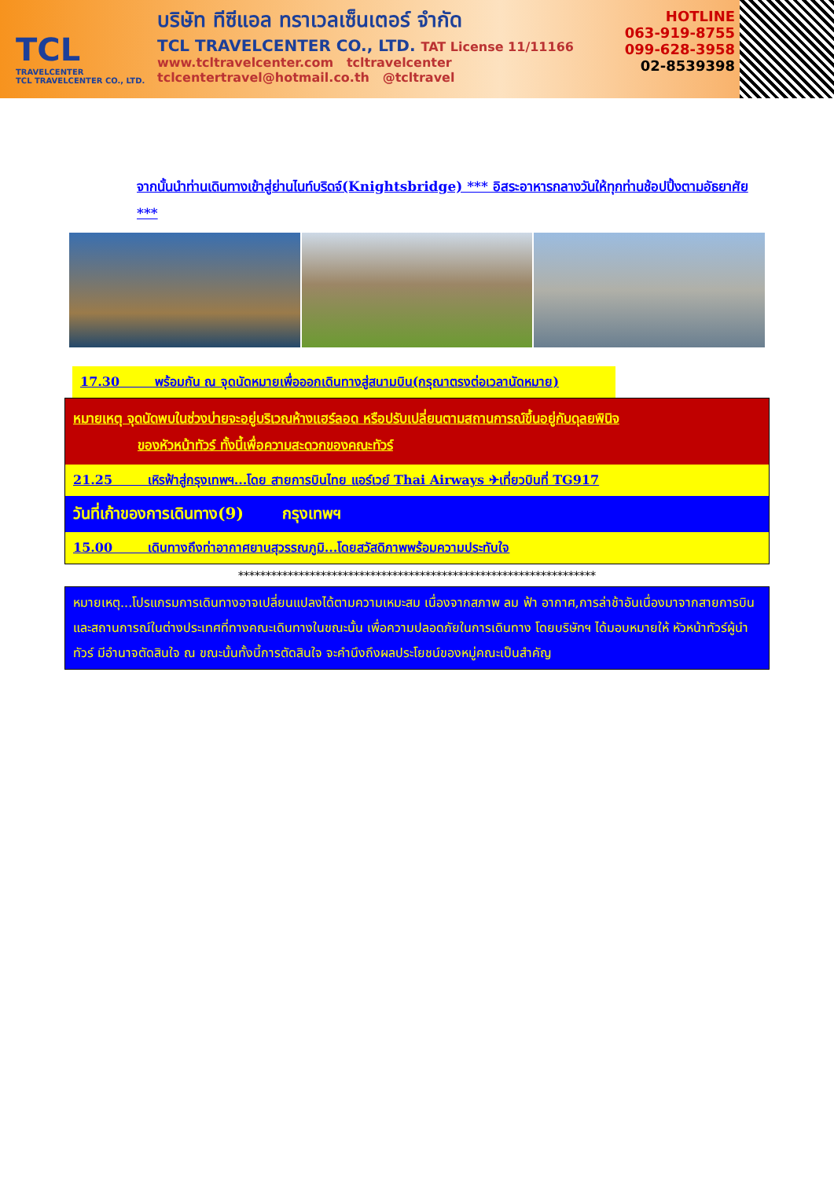TCL
TRAVELCENTER
TCL TRAVELCENTER CO., LTD.
บริษัท ทีซีแอล ทราเวลเซ็นเตอร์ จำกัด
TCL TRAVELCENTER CO., LTD. TAT License 11/11166
www.tcltravelcenter.com tcltravelcenter
tclcentertravel@hotmail.co.th @tcltravel
HOTLINE
063-919-8755
099-628-3958
02-8539398
จากนั้นนำท่านเดินทางเข้าสู่ย่านไนท์บริดจ์(Knightsbridge) *** อิสระอาหารกลางวันให้ทุกท่านช้อปปิ้งตามอัธยาศัย ***
17.30 พร้อมกัน ณ จุดนัดหมายเพื่อออกเดินทางสู่สนามบิน(กรุณาตรงต่อเวลานัดหมาย)
หมายเหตุ จุดนัดพบในช่วงบ่ายจะอยู่บริเวณห้างแฮร์ลอด หรือปรับเปลี่ยนตามสถานการณ์ขึ้นอยู่กับดุลยพินิจ
ของหัวหน้าทัวร์ ทั้งนี้เพื่อความสะดวกของคณะทัวร์
21.25 เหิรฟ้าสู่กรุงเทพฯ...โดย สายการบินไทย แอร์เวย์ Thai Airways ✈เที่ยวบินที่ TG917
วันที่เก้าของการเดินทาง(9) กรุงเทพฯ
15.00 เดินทางถึงท่าอากาศยานสุวรรณภูมิ...โดยสวัสดิภาพพร้อมความประทับใจ
*****************************************************************
หมายเหตุ...โปรแกรมการเดินทางอาจเปลี่ยนแปลงได้ตามความเหมะสม เนื่องจากสภาพ ลม ฟ้า อากาศ,การล่าช้าอันเนื่องมาจากสายการบิน และสถานการณ์ในต่างประเทศที่ทางคณะเดินทางในขณะนั้น เพื่อความปลอดภัยในการเดินทาง โดยบริษัทฯ ได้มอบหมายให้ หัวหน้าทัวร์ผู้นำทัวร์ มีอำนาจตัดสินใจ ณ ขณะนั้นทั้งนี้การตัดสินใจ จะคำนึงถึงผลประโยชน์ของหมู่คณะเป็นสำคัญ